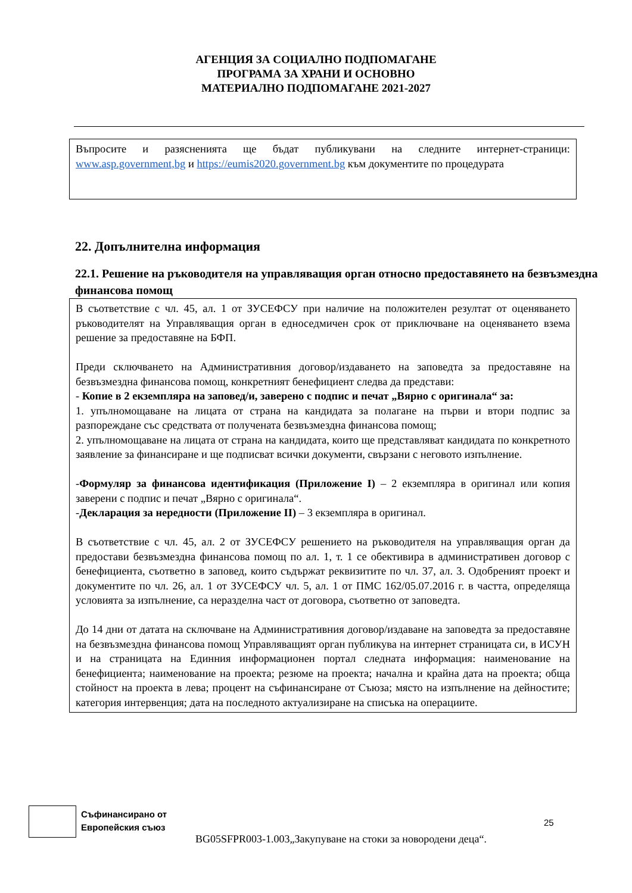АГЕНЦИЯ ЗА СОЦИАЛНО ПОДПОМАГАНЕ
ПРОГРАМА ЗА ХРАНИ И ОСНОВНО
МАТЕРИАЛНО ПОДПОМАГАНЕ 2021-2027
Въпросите и разясненията ще бъдат публикувани на следните интернет-страници: www.asp.government,bg и https://eumis2020.government.bg към документите по процедурата
22. Допълнителна информация
22.1. Решение на ръководителя на управляващия орган относно предоставянето на безвъзмездна финансова помощ
В съответствие с чл. 45, ал. 1 от ЗУСЕФСУ при наличие на положителен резултат от оценяването ръководителят на Управляващия орган в едноседмичен срок от приключване на оценяването взема решение за предоставяне на БФП.
Преди сключването на Административния договор/издаването на заповедта за предоставяне на безвъзмездна финансова помощ, конкретният бенефициент следва да представи:
- Копие в 2 екземпляра на заповед/и, заверено с подпис и печат „Вярно с оригинала“ за:
1. упълномощаване на лицата от страна на кандидата за полагане на първи и втори подпис за разпореждане със средствата от получената безвъзмездна финансова помощ;
2. упълномощаване на лицата от страна на кандидата, които ще представляват кандидата по конкретното заявление за финансиране и ще подписват всички документи, свързани с неговото изпълнение.
-Формуляр за финансова идентификация (Приложение I) – 2 екземпляра в оригинал или копия заверени с подпис и печат „Вярно с оригинала“.
-Декларация за нередности (Приложение II) – 3 екземпляра в оригинал.
В съответствие с чл. 45, ал. 2 от ЗУСЕФСУ решението на ръководителя на управляващия орган да предостави безвъзмездна финансова помощ по ал. 1, т. 1 се обективира в административен договор с бенефициента, съответно в заповед, които съдържат реквизитите по чл. 37, ал. 3. Одобреният проект и документите по чл. 26, ал. 1 от ЗУСЕФСУ чл. 5, ал. 1 от ПМС 162/05.07.2016 г. в частта, определяща условията за изпълнение, са неразделна част от договора, съответно от заповедта.
До 14 дни от датата на сключване на Административния договор/издаване на заповедта за предоставяне на безвъзмездна финансова помощ Управляващият орган публикува на интернет страницата си, в ИСУН и на страницата на Единния информационен портал следната информация: наименование на бенефициента; наименование на проекта; резюме на проекта; начална и крайна дата на проекта; обща стойност на проекта в лева; процент на съфинансиране от Съюза; място на изпълнение на дейностите; категория интервенция; дата на последното актуализиране на списъка на операциите.
Съфинансирано от
Европейския съюз
25
BG05SFPR003-1.003„Закупуване на стоки за новородени деца“.